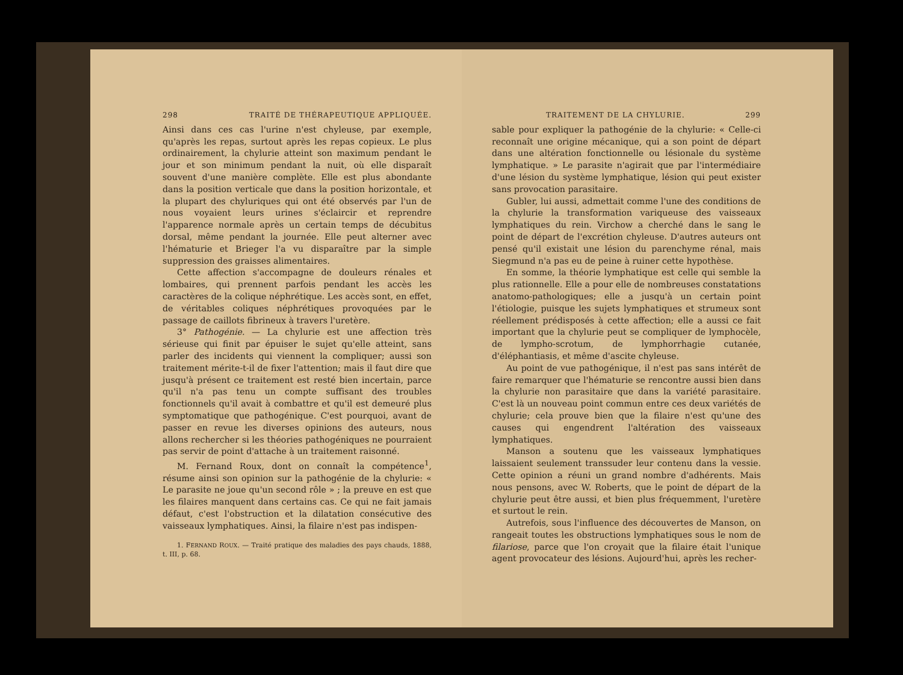298 TRAITÉ DE THÉRAPEUTIQUE APPLIQUÉE.
Ainsi dans ces cas l'urine n'est chyleuse, par exemple, qu'après les repas, surtout après les repas copieux. Le plus ordinairement, la chylurie atteint son maximum pendant le jour et son minimum pendant la nuit, où elle disparaît souvent d'une manière complète. Elle est plus abondante dans la position verticale que dans la position horizontale, et la plupart des chyluriques qui ont été observés par l'un de nous voyaient leurs urines s'éclaircir et reprendre l'apparence normale après un certain temps de décubitus dorsal, même pendant la journée. Elle peut alterner avec l'hématurie et Brieger l'a vu disparaître par la simple suppression des graisses alimentaires.
Cette affection s'accompagne de douleurs rénales et lombaires, qui prennent parfois pendant les accès les caractères de la colique néphrétique. Les accès sont, en effet, de véritables coliques néphrétiques provoquées par le passage de caillots fibrineux à travers l'uretère.
3° Pathogénie. — La chylurie est une affection très sérieuse qui finit par épuiser le sujet qu'elle atteint, sans parler des incidents qui viennent la compliquer; aussi son traitement mérite-t-il de fixer l'attention; mais il faut dire que jusqu'à présent ce traitement est resté bien incertain, parce qu'il n'a pas tenu un compte suffisant des troubles fonctionnels qu'il avait à combattre et qu'il est demeuré plus symptomatique que pathogénique. C'est pourquoi, avant de passer en revue les diverses opinions des auteurs, nous allons rechercher si les théories pathogéniques ne pourraient pas servir de point d'attache à un traitement raisonné.
M. Fernand Roux, dont on connaît la compétence<sup>1</sup>, résume ainsi son opinion sur la pathogénie de la chylurie: « Le parasite ne joue qu'un second rôle » ; la preuve en est que les filaires manquent dans certains cas. Ce qui ne fait jamais défaut, c'est l'obstruction et la dilatation consécutive des vaisseaux lymphatiques. Ainsi, la filaire n'est pas indispen-
1. FERNAND ROUX. — Traité pratique des maladies des pays chauds, 1888, t. III, p. 68.
TRAITEMENT DE LA CHYLURIE. 299
sable pour expliquer la pathogénie de la chylurie: « Celle-ci reconnaît une origine mécanique, qui a son point de départ dans une altération fonctionnelle ou lésionale du système lymphatique. » Le parasite n'agirait que par l'intermédiaire d'une lésion du système lymphatique, lésion qui peut exister sans provocation parasitaire.
Gubler, lui aussi, admettait comme l'une des conditions de la chylurie la transformation variqueuse des vaisseaux lymphatiques du rein. Virchow a cherché dans le sang le point de départ de l'excrétion chyleuse. D'autres auteurs ont pensé qu'il existait une lésion du parenchyme rénal, mais Siegmund n'a pas eu de peine à ruiner cette hypothèse.
En somme, la théorie lymphatique est celle qui semble la plus rationnelle. Elle a pour elle de nombreuses constatations anatomo-pathologiques; elle a jusqu'à un certain point l'étiologie, puisque les sujets lymphatiques et strumeux sont réellement prédisposés à cette affection; elle a aussi ce fait important que la chylurie peut se compliquer de lymphocèle, de lympho-scrotum, de lymphorrhagie cutanée, d'éléphantiasis, et même d'ascite chyleuse.
Au point de vue pathogénique, il n'est pas sans intérêt de faire remarquer que l'hématurie se rencontre aussi bien dans la chylurie non parasitaire que dans la variété parasitaire. C'est là un nouveau point commun entre ces deux variétés de chylurie; cela prouve bien que la filaire n'est qu'une des causes qui engendrent l'altération des vaisseaux lymphatiques.
Manson a soutenu que les vaisseaux lymphatiques laissaient seulement transsuder leur contenu dans la vessie. Cette opinion a réuni un grand nombre d'adhérents. Mais nous pensons, avec W. Roberts, que le point de départ de la chylurie peut être aussi, et bien plus fréquemment, l'uretère et surtout le rein.
Autrefois, sous l'influence des découvertes de Manson, on rangeait toutes les obstructions lymphatiques sous le nom de filariose, parce que l'on croyait que la filaire était l'unique agent provocateur des lésions. Aujourd'hui, après les recher-